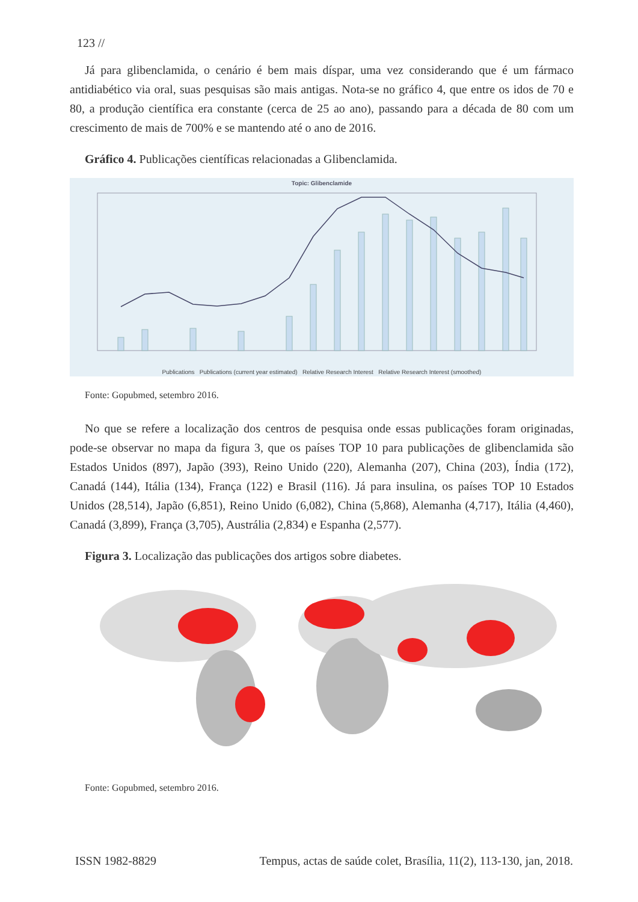123 //
Já para glibenclamida, o cenário é bem mais díspar, uma vez considerando que é um fármaco antidiabético via oral, suas pesquisas são mais antigas. Nota-se no gráfico 4, que entre os idos de 70 e 80, a produção científica era constante (cerca de 25 ao ano), passando para a década de 80 com um crescimento de mais de 700% e se mantendo até o ano de 2016.
Gráfico 4. Publicações científicas relacionadas a Glibenclamida.
Topic: Glibenclamide
Publications Publications (current year estimated) Relative Research Interest Relative Research Interest (smoothed)
Fonte: Gopubmed, setembro 2016.
No que se refere a localização dos centros de pesquisa onde essas publicações foram originadas, pode-se observar no mapa da figura 3, que os países TOP 10 para publicações de glibenclamida são Estados Unidos (897), Japão (393), Reino Unido (220), Alemanha (207), China (203), Índia (172), Canadá (144), Itália (134), França (122) e Brasil (116). Já para insulina, os países TOP 10 Estados Unidos (28,514), Japão (6,851), Reino Unido (6,082), China (5,868), Alemanha (4,717), Itália (4,460), Canadá (3,899), França (3,705), Austrália (2,834) e Espanha (2,577).
Figura 3. Localização das publicações dos artigos sobre diabetes.
Fonte: Gopubmed, setembro 2016.
ISSN 1982-8829 Tempus, actas de saúde colet, Brasília, 11(2), 113-130, jan, 2018.